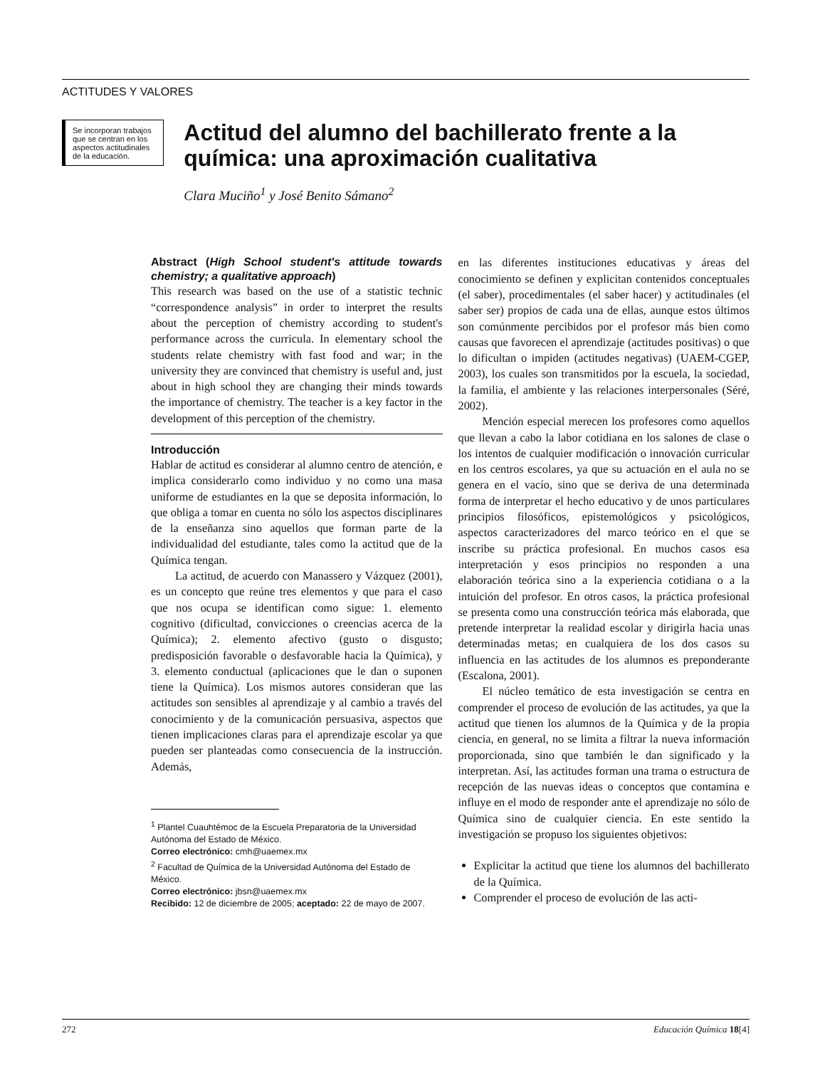ACTITUDES Y VALORES
Se incorporan trabajos que se centran en los aspectos actitudinales de la educación.
Actitud del alumno del bachillerato frente a la química: una aproximación cualitativa
Clara Muciño<sup>1</sup> y José Benito Sámano<sup>2</sup>
Abstract (High School student's attitude towards chemistry; a qualitative approach)
This research was based on the use of a statistic technic “correspondence analysis” in order to interpret the results about the perception of chemistry according to student's performance across the curricula. In elementary school the students relate chemistry with fast food and war; in the university they are convinced that chemistry is useful and, just about in high school they are changing their minds towards the importance of chemistry. The teacher is a key factor in the development of this perception of the chemistry.
Introducción
Hablar de actitud es considerar al alumno centro de atención, e implica considerarlo como individuo y no como una masa uniforme de estudiantes en la que se deposita información, lo que obliga a tomar en cuenta no sólo los aspectos disciplinares de la enseñanza sino aquellos que forman parte de la individualidad del estudiante, tales como la actitud que de la Química tengan.
La actitud, de acuerdo con Manassero y Vázquez (2001), es un concepto que reúne tres elementos y que para el caso que nos ocupa se identifican como sigue: 1. elemento cognitivo (dificultad, convicciones o creencias acerca de la Química); 2. elemento afectivo (gusto o disgusto; predisposición favorable o desfavorable hacia la Química), y 3. elemento conductual (aplicaciones que le dan o suponen tiene la Química). Los mismos autores consideran que las actitudes son sensibles al aprendizaje y al cambio a través del conocimiento y de la comunicación persuasiva, aspectos que tienen implicaciones claras para el aprendizaje escolar ya que pueden ser planteadas como consecuencia de la instrucción. Además,
<sup>1</sup> Plantel Cuauhtémoc de la Escuela Preparatoria de la Universidad Autónoma del Estado de México.
Correo electrónico: cmh@uaemex.mx
<sup>2</sup> Facultad de Química de la Universidad Autónoma del Estado de México.
Correo electrónico: jbsn@uaemex.mx
Recibido: 12 de diciembre de 2005; aceptado: 22 de mayo de 2007.
en las diferentes instituciones educativas y áreas del conocimiento se definen y explicitan contenidos conceptuales (el saber), procedimentales (el saber hacer) y actitudinales (el saber ser) propios de cada una de ellas, aunque estos últimos son comúnmente percibidos por el profesor más bien como causas que favorecen el aprendizaje (actitudes positivas) o que lo dificultan o impiden (actitudes negativas) (UAEM-CGEP, 2003), los cuales son transmitidos por la escuela, la sociedad, la familia, el ambiente y las relaciones interpersonales (Séré, 2002).
Mención especial merecen los profesores como aquellos que llevan a cabo la labor cotidiana en los salones de clase o los intentos de cualquier modificación o innovación curricular en los centros escolares, ya que su actuación en el aula no se genera en el vacío, sino que se deriva de una determinada forma de interpretar el hecho educativo y de unos particulares principios filosóficos, epistemológicos y psicológicos, aspectos caracterizadores del marco teórico en el que se inscribe su práctica profesional. En muchos casos esa interpretación y esos principios no responden a una elaboración teórica sino a la experiencia cotidiana o a la intuición del profesor. En otros casos, la práctica profesional se presenta como una construcción teórica más elaborada, que pretende interpretar la realidad escolar y dirigirla hacia unas determinadas metas; en cualquiera de los dos casos su influencia en las actitudes de los alumnos es preponderante (Escalona, 2001).
El núcleo temático de esta investigación se centra en comprender el proceso de evolución de las actitudes, ya que la actitud que tienen los alumnos de la Química y de la propia ciencia, en general, no se limita a filtrar la nueva información proporcionada, sino que también le dan significado y la interpretan. Así, las actitudes forman una trama o estructura de recepción de las nuevas ideas o conceptos que contamina e influye en el modo de responder ante el aprendizaje no sólo de Química sino de cualquier ciencia. En este sentido la investigación se propuso los siguientes objetivos:
Explicitar la actitud que tiene los alumnos del bachillerato de la Química.
Comprender el proceso de evolución de las acti-
272 Educación Química 18[4]